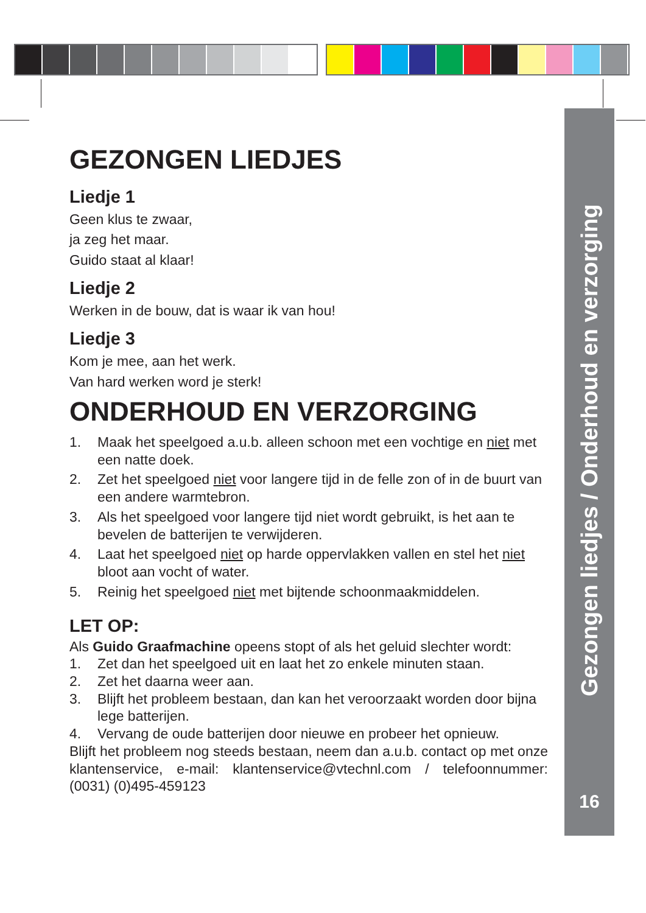Gezongen liedjes / Onderhoud en verzorging
16
GEZONGEN LIEDJES
Liedje 1
Geen klus te zwaar,
ja zeg het maar.
Guido staat al klaar!
Liedje 2
Werken in de bouw, dat is waar ik van hou!
Liedje 3
Kom je mee, aan het werk.
Van hard werken word je sterk!
ONDERHOUD EN VERZORGING
1. Maak het speelgoed a.u.b. alleen schoon met een vochtige en niet met een natte doek.
2. Zet het speelgoed niet voor langere tijd in de felle zon of in de buurt van een andere warmtebron.
3. Als het speelgoed voor langere tijd niet wordt gebruikt, is het aan te bevelen de batterijen te verwijderen.
4. Laat het speelgoed niet op harde oppervlakken vallen en stel het niet bloot aan vocht of water.
5. Reinig het speelgoed niet met bijtende schoonmaakmiddelen.
LET OP:
Als Guido Graafmachine opeens stopt of als het geluid slechter wordt:
1. Zet dan het speelgoed uit en laat het zo enkele minuten staan.
2. Zet het daarna weer aan.
3. Blijft het probleem bestaan, dan kan het veroorzaakt worden door bijna lege batterijen.
4. Vervang de oude batterijen door nieuwe en probeer het opnieuw.
Blijft het probleem nog steeds bestaan, neem dan a.u.b. contact op met onze klantenservice, e-mail: klantenservice@vtechnl.com / telefoonnummer: (0031) (0)495-459123